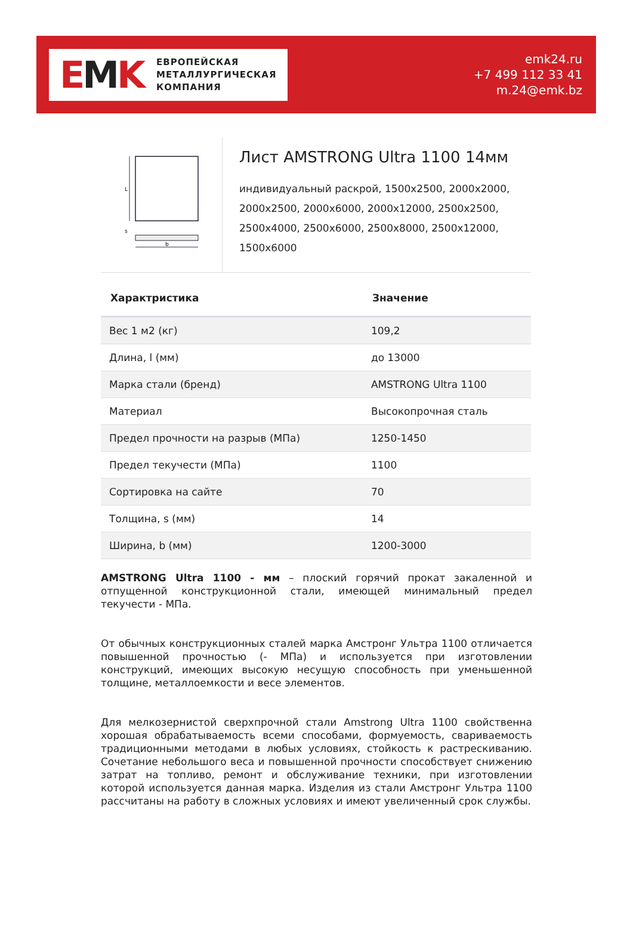EMK
ЕВРОПЕЙСКАЯ
МЕТАЛЛУРГИЧЕСКАЯ
КОМПАНИЯ
emk24.ru
+7 499 112 33 41
m.24@emk.bz
L
s
b
Лист AMSTRONG Ultra 1100 14мм
индивидуальный раскрой, 1500x2500, 2000x2000, 2000x2500, 2000x6000, 2000x12000, 2500x2500, 2500x4000, 2500x6000, 2500x8000, 2500x12000, 1500x6000
| Характристика | Значение |
| --- | --- |
| Вес 1 м2 (кг) | 109,2 |
| Длина, l (мм) | до 13000 |
| Марка стали (бренд) | AMSTRONG Ultra 1100 |
| Материал | Высокопрочная сталь |
| Предел прочности на разрыв (МПа) | 1250-1450 |
| Предел текучести (МПа) | 1100 |
| Сортировка на сайте | 70 |
| Толщина, s (мм) | 14 |
| Ширина, b (мм) | 1200-3000 |
AMSTRONG Ultra 1100 - мм – плоский горячий прокат закаленной и отпущенной конструкционной стали, имеющей минимальный предел текучести - МПа.
От обычных конструкционных сталей марка Амстронг Ультра 1100 отличается повышенной прочностью (- МПа) и используется при изготовлении конструкций, имеющих высокую несущую способность при уменьшенной толщине, металлоемкости и весе элементов.
Для мелкозернистой сверхпрочной стали Amstrong Ultra 1100 свойственна хорошая обрабатываемость всеми способами, формуемость, свариваемость традиционными методами в любых условиях, стойкость к растрескиванию. Сочетание небольшого веса и повышенной прочности способствует снижению затрат на топливо, ремонт и обслуживание техники, при изготовлении которой используется данная марка. Изделия из стали Амстронг Ультра 1100 рассчитаны на работу в сложных условиях и имеют увеличенный срок службы.